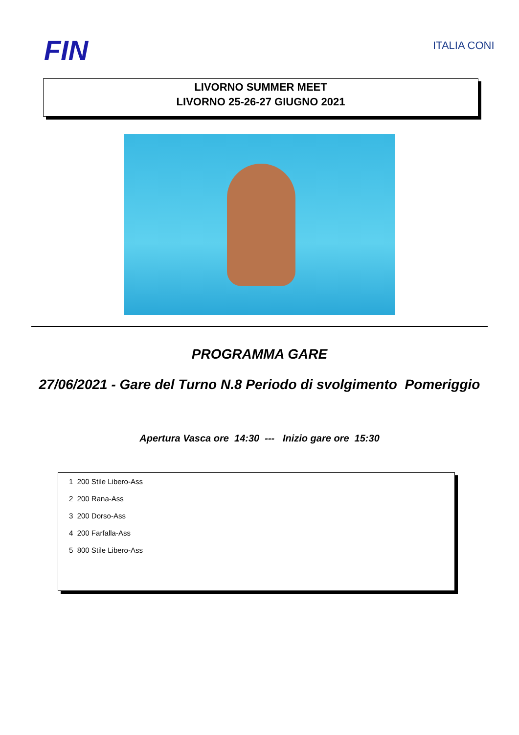FIN ITALIA CONI
LIVORNO SUMMER MEET
LIVORNO 25-26-27 GIUGNO 2021
PROGRAMMA GARE
27/06/2021 - Gare del Turno N.8 Periodo di svolgimento Pomeriggio
Apertura Vasca ore 14:30 --- Inizio gare ore 15:30
1 200 Stile Libero-Ass
2 200 Rana-Ass
3 200 Dorso-Ass
4 200 Farfalla-Ass
5 800 Stile Libero-Ass